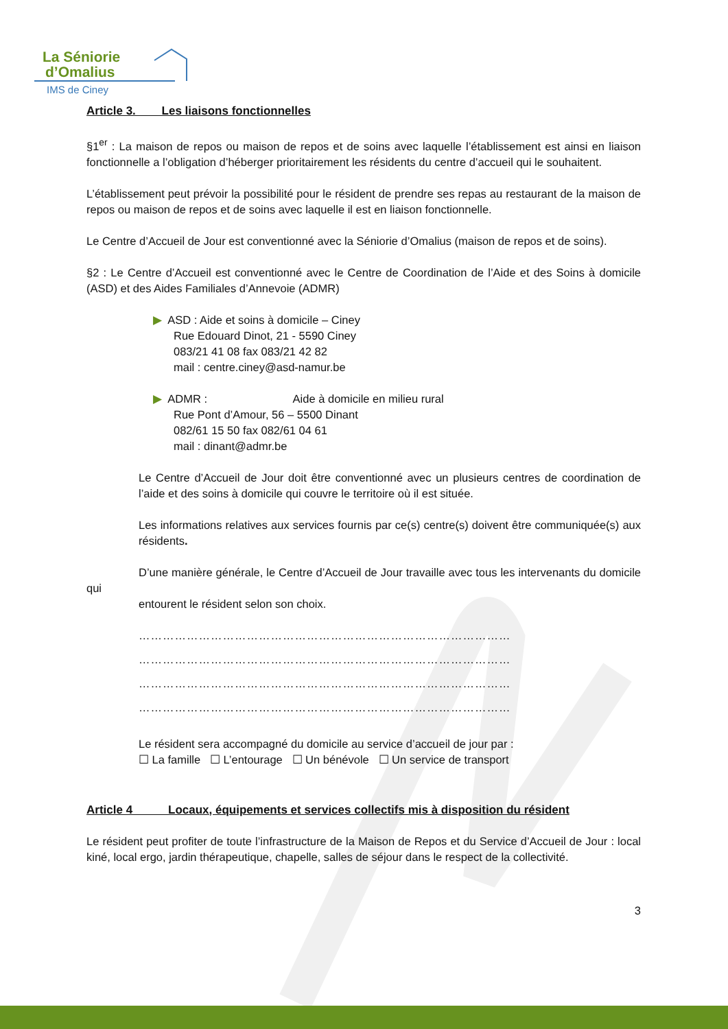La Séniorie
d’Omalius
IMS de Ciney
Article 3. Les liaisons fonctionnelles
§1<sup>er</sup> : La maison de repos ou maison de repos et de soins avec laquelle l’établissement est ainsi en liaison fonctionnelle a l’obligation d’héberger prioritairement les résidents du centre d’accueil qui le souhaitent.
L’établissement peut prévoir la possibilité pour le résident de prendre ses repas au restaurant de la maison de repos ou maison de repos et de soins avec laquelle il est en liaison fonctionnelle.
Le Centre d’Accueil de Jour est conventionné avec la Séniorie d’Omalius (maison de repos et de soins).
§2 : Le Centre d’Accueil est conventionné avec le Centre de Coordination de l’Aide et des Soins à domicile (ASD) et des Aides Familiales d’Annevoie (ADMR)
▶ ASD : Aide et soins à domicile – Ciney
Rue Edouard Dinot, 21 - 5590 Ciney
083/21 41 08 fax 083/21 42 82
mail : centre.ciney@asd-namur.be
▶ ADMR : Aide à domicile en milieu rural
Rue Pont d’Amour, 56 – 5500 Dinant
082/61 15 50 fax 082/61 04 61
mail : dinant@admr.be
Le Centre d’Accueil de Jour doit être conventionné avec un plusieurs centres de coordination de l’aide et des soins à domicile qui couvre le territoire où il est située.
Les informations relatives aux services fournis par ce(s) centre(s) doivent être communiquée(s) aux résidents.
D’une manière générale, le Centre d’Accueil de Jour travaille avec tous les intervenants du domicile qui
entourent le résident selon son choix.
…………………………………………………………………………………
…………………………………………………………………………………
…………………………………………………………………………………
…………………………………………………………………………………
Le résident sera accompagné du domicile au service d’accueil de jour par :
☐ La famille ☐ L’entourage ☐ Un bénévole ☐ Un service de transport
Article 4 Locaux, équipements et services collectifs mis à disposition du résident
Le résident peut profiter de toute l’infrastructure de la Maison de Repos et du Service d’Accueil de Jour : local kiné, local ergo, jardin thérapeutique, chapelle, salles de séjour dans le respect de la collectivité.
3